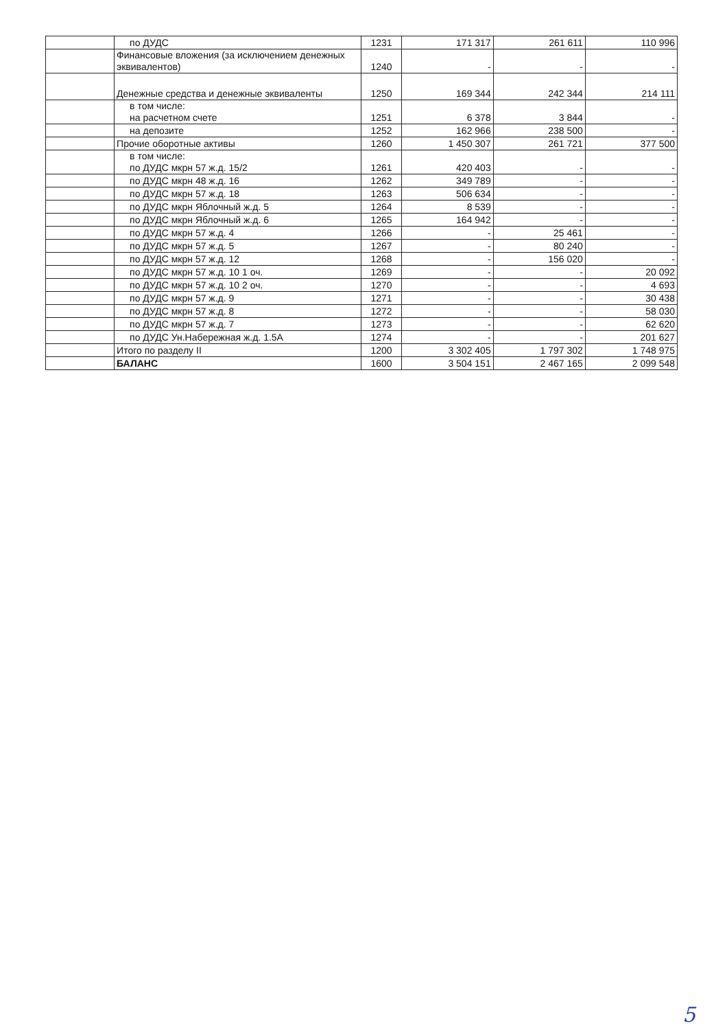| | по ДУДС | 1231 | 171 317 | 261 611 | 110 996 |
| | Финансовые вложения (за исключением денежных эквивалентов) | 1240 | - | - | - |
| | Денежные средства и денежные эквиваленты | 1250 | 169 344 | 242 344 | 214 111 |
| | в том числе: на расчетном счете | 1251 | 6 378 | 3 844 | - |
| | на депозите | 1252 | 162 966 | 238 500 | - |
| | Прочие оборотные активы | 1260 | 1 450 307 | 261 721 | 377 500 |
| | в том числе: по ДУДС мкрн 57 ж.д. 15/2 | 1261 | 420 403 | - | - |
| | по ДУДС мкрн 48 ж.д. 16 | 1262 | 349 789 | - | - |
| | по ДУДС мкрн 57 ж.д. 18 | 1263 | 506 634 | - | - |
| | по ДУДС мкрн Яблочный ж.д. 5 | 1264 | 8 539 | - | - |
| | по ДУДС мкрн Яблочный ж.д. 6 | 1265 | 164 942 | - | - |
| | по ДУДС мкрн 57 ж.д. 4 | 1266 | - | 25 461 | - |
| | по ДУДС мкрн 57 ж.д. 5 | 1267 | - | 80 240 | - |
| | по ДУДС мкрн 57 ж.д. 12 | 1268 | - | 156 020 | - |
| | по ДУДС мкрн 57 ж.д. 10 1 оч. | 1269 | - | - | 20 092 |
| | по ДУДС мкрн 57 ж.д. 10 2 оч. | 1270 | - | - | 4 693 |
| | по ДУДС мкрн 57 ж.д. 9 | 1271 | - | - | 30 438 |
| | по ДУДС мкрн 57 ж.д. 8 | 1272 | - | - | 58 030 |
| | по ДУДС мкрн 57 ж.д. 7 | 1273 | - | - | 62 620 |
| | по ДУДС Ун.Набережная ж.д. 1.5А | 1274 | - | - | 201 627 |
| | Итого по разделу II | 1200 | 3 302 405 | 1 797 302 | 1 748 975 |
| | БАЛАНС | 1600 | 3 504 151 | 2 467 165 | 2 099 548 |
5